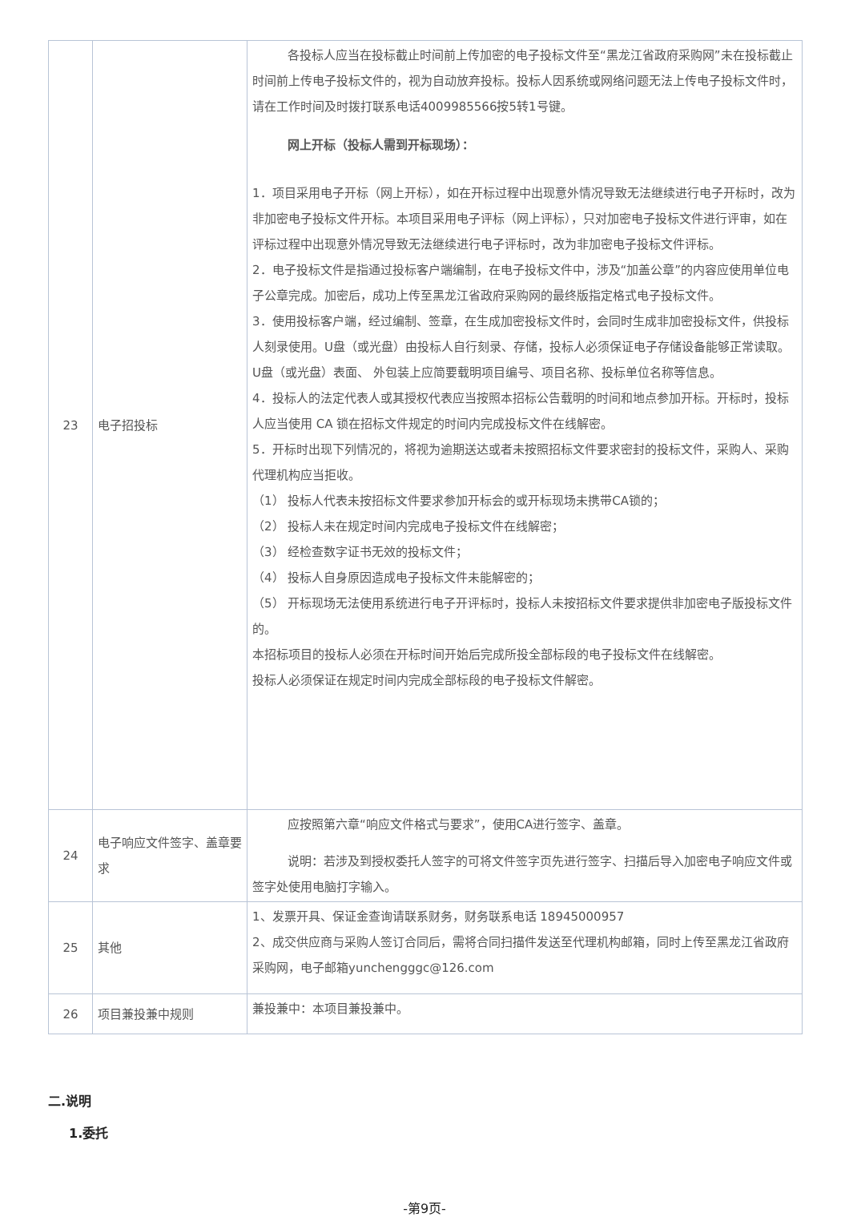| 23 | 电子招投标 | 各投标人应当在投标截止时间前上传加密的电子投标文件至“黑龙江省政府采购网”未在投标截止时间前上传电子投标文件的，视为自动放弃投标。投标人因系统或网络问题无法上传电子投标文件时，请在工作时间及时拨打联系电话4009985566按5转1号键。 网上开标（投标人需到开标现场）： 1．项目采用电子开标（网上开标），如在开标过程中出现意外情况导致无法继续进行电子开标时，改为非加密电子投标文件开标。本项目采用电子评标（网上评标），只对加密电子投标文件进行评审，如在评标过程中出现意外情况导致无法继续进行电子评标时，改为非加密电子投标文件评标。 2．电子投标文件是指通过投标客户端编制，在电子投标文件中，涉及“加盖公章”的内容应使用单位电子公章完成。加密后，成功上传至黑龙江省政府采购网的最终版指定格式电子投标文件。 3．使用投标客户端，经过编制、签章，在生成加密投标文件时，会同时生成非加密投标文件，供投标人刻录使用。U盘（或光盘）由投标人自行刻录、存储，投标人必须保证电子存储设备能够正常读取。U盘（或光盘）表面、 外包装上应简要载明项目编号、项目名称、投标单位名称等信息。 4．投标人的法定代表人或其授权代表应当按照本招标公告载明的时间和地点参加开标。开标时，投标人应当使用 CA 锁在招标文件规定的时间内完成投标文件在线解密。 5．开标时出现下列情况的，将视为逾期送达或者未按照招标文件要求密封的投标文件，采购人、采购代理机构应当拒收。 （1） 投标人代表未按招标文件要求参加开标会的或开标现场未携带CA锁的； （2） 投标人未在规定时间内完成电子投标文件在线解密； （3） 经检查数字证书无效的投标文件； （4） 投标人自身原因造成电子投标文件未能解密的； （5） 开标现场无法使用系统进行电子开评标时，投标人未按招标文件要求提供非加密电子版投标文件的。 本招标项目的投标人必须在开标时间开始后完成所投全部标段的电子投标文件在线解密。 投标人必须保证在规定时间内完成全部标段的电子投标文件解密。 |
| 24 | 电子响应文件签字、盖章要求 | 应按照第六章“响应文件格式与要求”，使用CA进行签字、盖章。 说明：若涉及到授权委托人签字的可将文件签字页先进行签字、扫描后导入加密电子响应文件或签字处使用电脑打字输入。 |
| 25 | 其他 | 1、发票开具、保证金查询请联系财务，财务联系电话 18945000957 2、成交供应商与采购人签订合同后，需将合同扫描件发送至代理机构邮箱，同时上传至黑龙江省政府采购网，电子邮箱yunchengggc@126.com |
| 26 | 项目兼投兼中规则 | 兼投兼中：本项目兼投兼中。 |
二.说明
1.委托
-第9页-